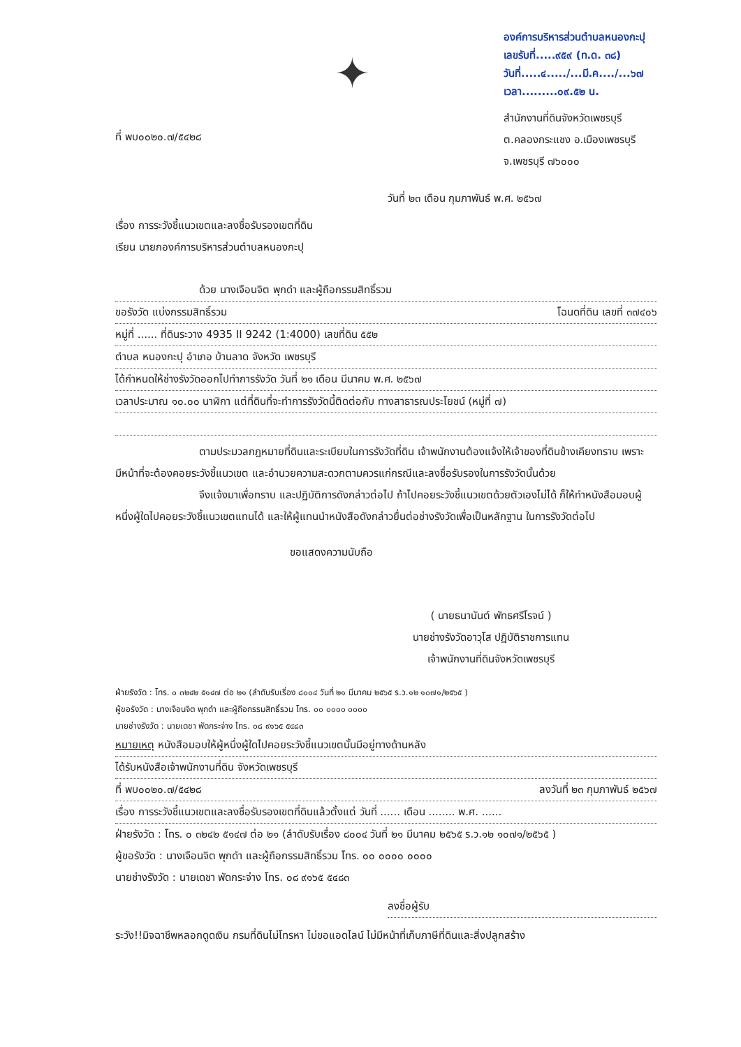ที่ พบ๐๐๒๐.๗/๕๔๒๘
✦
องค์การบริหารส่วนตำบลหนองกะปุ
เลขรับที่.....๙๕๙ (ท.ด. ๓๘)
วันที่.....๔...../...มี.ค..../...๖๗
เวลา.........๐๙.๕๒ น.
สำนักงานที่ดินจังหวัดเพชรบุรี
ต.คลองกระแชง อ.เมืองเพชรบุรี
จ.เพชรบุรี ๗๖๐๐๐
วันที่ ๒๓ เดือน กุมภาพันธ์ พ.ศ. ๒๕๖๗
เรื่อง การระวังชี้แนวเขตและลงชื่อรับรองเขตที่ดิน
เรียน นายกองค์การบริหารส่วนตำบลหนองกะปุ
ด้วย นางเจือนจิต พุกดำ และผู้ถือกรรมสิทธิ์รวม
ขอรังวัด แบ่งกรรมสิทธิ์รวม โฉนดที่ดิน เลขที่ ๓๗๔๐๖
หมู่ที่ ...... ที่ดินระวาง 4935 II 9242 (1:4000) เลขที่ดิน ๕๕๒
ตำบล หนองกะปุ อำเภอ บ้านลาด จังหวัด เพชรบุรี
ได้กำหนดให้ช่างรังวัดออกไปทำการรังวัด วันที่ ๒๑ เดือน มีนาคม พ.ศ. ๒๕๖๗
เวลาประมาณ ๑๐.๐๐ นาฬิกา แต่ที่ดินที่จะทำการรังวัดนี้ติดต่อกับ ทางสาธารณประโยชน์ (หมู่ที่ ๗)
ตามประมวลกฎหมายที่ดินและระเบียบในการรังวัดที่ดิน เจ้าพนักงานต้องแจ้งให้เจ้าของที่ดินข้างเคียงทราบ เพราะมีหน้าที่จะต้องคอยระวังชี้แนวเขต และอำนวยความสะดวกตามควรแก่กรณีและลงชื่อรับรองในการรังวัดนั้นด้วย
จึงแจ้งมาเพื่อทราบ และปฏิบัติการดังกล่าวต่อไป ถ้าไปคอยระวังชี้แนวเขตด้วยตัวเองไม่ได้ ก็ให้ทำหนังสือมอบผู้หนึ่งผู้ใดไปคอยระวังชี้แนวเขตแทนได้ และให้ผู้แทนนำหนังสือดังกล่าวยื่นต่อช่างรังวัดเพื่อเป็นหลักฐาน ในการรังวัดต่อไป
ขอแสดงความนับถือ
( นายธนานันต์ พัทธศรีโรจน์ )
นายช่างรังวัดอาวุโส ปฏิบัติราชการแทน
เจ้าพนักงานที่ดินจังหวัดเพชรบุรี
ฝ่ายรังวัด : โทร. ๐ ๓๒๔๒ ๕๑๔๗ ต่อ ๒๑ (ลำดับรับเรื่อง ๘๐๐๔ วันที่ ๒๑ มีนาคม ๒๕๖๕ ร.ว.๑๒ ๑๐๗๑/๒๕๖๕ )
ผู้ขอรังวัด : นางเจือนจิต พุกดำ และผู้ถือกรรมสิทธิ์รวม โทร. ๐๐ ๐๐๐๐ ๐๐๐๐
นายช่างรังวัด : นายเดชา พัดกระจ่าง โทร. ๐๘ ๙๑๖๕ ๕๔๘๓
หมายเหตุ หนังสือมอบให้ผู้หนึ่งผู้ใดไปคอยระวังชี้แนวเขตนั้นมีอยู่ทางด้านหลัง
ได้รับหนังสือเจ้าพนักงานที่ดิน จังหวัดเพชรบุรี
ที่ พบ๐๐๒๐.๗/๕๔๒๘ ลงวันที่ ๒๓ กุมภาพันธ์ ๒๕๖๗
เรื่อง การระวังชี้แนวเขตและลงชื่อรับรองเขตที่ดินแล้วตั้งแต่ วันที่ ...... เดือน ........ พ.ศ. ......
ฝ่ายรังวัด : โทร. ๐ ๓๒๔๒ ๕๑๔๗ ต่อ ๒๑ (ลำดับรับเรื่อง ๘๐๐๔ วันที่ ๒๑ มีนาคม ๒๕๖๕ ร.ว.๑๒ ๑๐๗๑/๒๕๖๕ )
ผู้ขอรังวัด : นางเจือนจิต พุกดำ และผู้ถือกรรมสิทธิ์รวม โทร. ๐๐ ๐๐๐๐ ๐๐๐๐
นายช่างรังวัด : นายเดชา พัดกระจ่าง โทร. ๐๘ ๙๑๖๕ ๕๔๘๓
ลงชื่อผู้รับ
ระวัง!!มิจฉาชีพหลอกดูดเงิน กรมที่ดินไม่โทรหา ไม่ขอแอดไลน์ ไม่มีหน้าที่เก็บภาษีที่ดินและสิ่งปลูกสร้าง